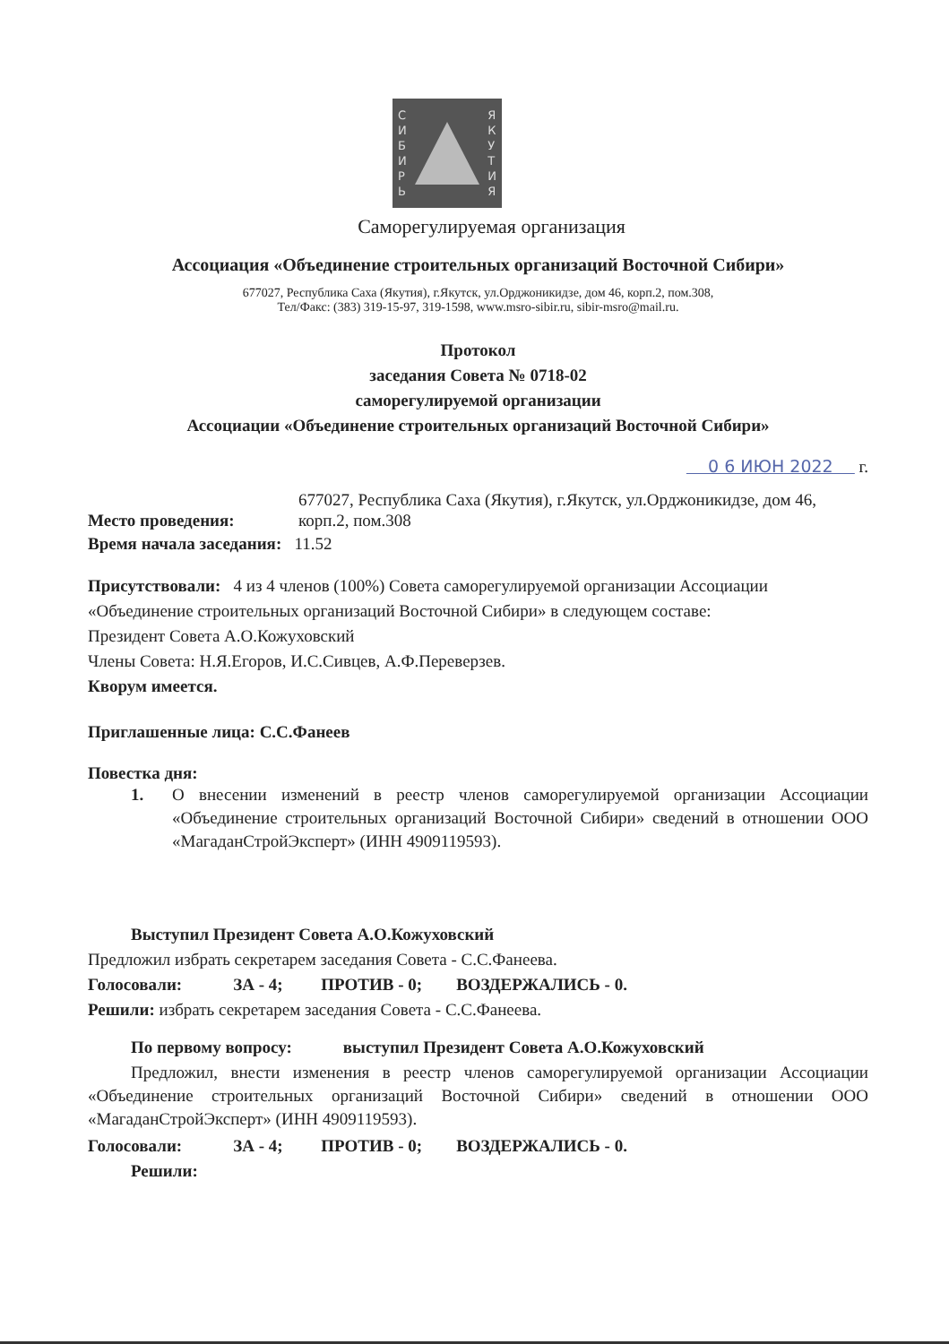С
И
Б
И
Р
Ь
Я
К
У
Т
И
Я
Саморегулируемая организация
Ассоциация «Объединение строительных организаций Восточной Сибири»
677027, Республика Саха (Якутия), г.Якутск, ул.Орджоникидзе, дом 46, корп.2, пом.308,
Тел/Факс: (383) 319-15-97, 319-1598, www.msro-sibir.ru, sibir-msro@mail.ru.
Протокол
заседания Совета № 0718-02
саморегулируемой организации
Ассоциации «Объединение строительных организаций Восточной Сибири»
0 6 ИЮН 2022 г.
Место проведения:
677027, Республика Саха (Якутия), г.Якутск, ул.Орджоникидзе, дом 46,
корп.2, пом.308
Время начала заседания: 11.52
Присутствовали: 4 из 4 членов (100%) Совета саморегулируемой организации Ассоциации «Объединение строительных организаций Восточной Сибири» в следующем составе:
Президент Совета А.О.Кожуховский
Члены Совета: Н.Я.Егоров, И.С.Сивцев, А.Ф.Переверзев.
Кворум имеется.
Приглашенные лица: С.С.Фанеев
Повестка дня:
1. О внесении изменений в реестр членов саморегулируемой организации Ассоциации «Объединение строительных организаций Восточной Сибири» сведений в отношении ООО «МагаданСтройЭксперт» (ИНН 4909119593).
Выступил Президент Совета А.О.Кожуховский
Предложил избрать секретарем заседания Совета - С.С.Фанеева.
Голосовали: ЗА - 4; ПРОТИВ - 0; ВОЗДЕРЖАЛИСЬ - 0.
Решили: избрать секретарем заседания Совета - С.С.Фанеева.
По первому вопросу: выступил Президент Совета А.О.Кожуховский
Предложил, внести изменения в реестр членов саморегулируемой организации Ассоциации «Объединение строительных организаций Восточной Сибири» сведений в отношении ООО «МагаданСтройЭксперт» (ИНН 4909119593).
Голосовали: ЗА - 4; ПРОТИВ - 0; ВОЗДЕРЖАЛИСЬ - 0.
Решили: